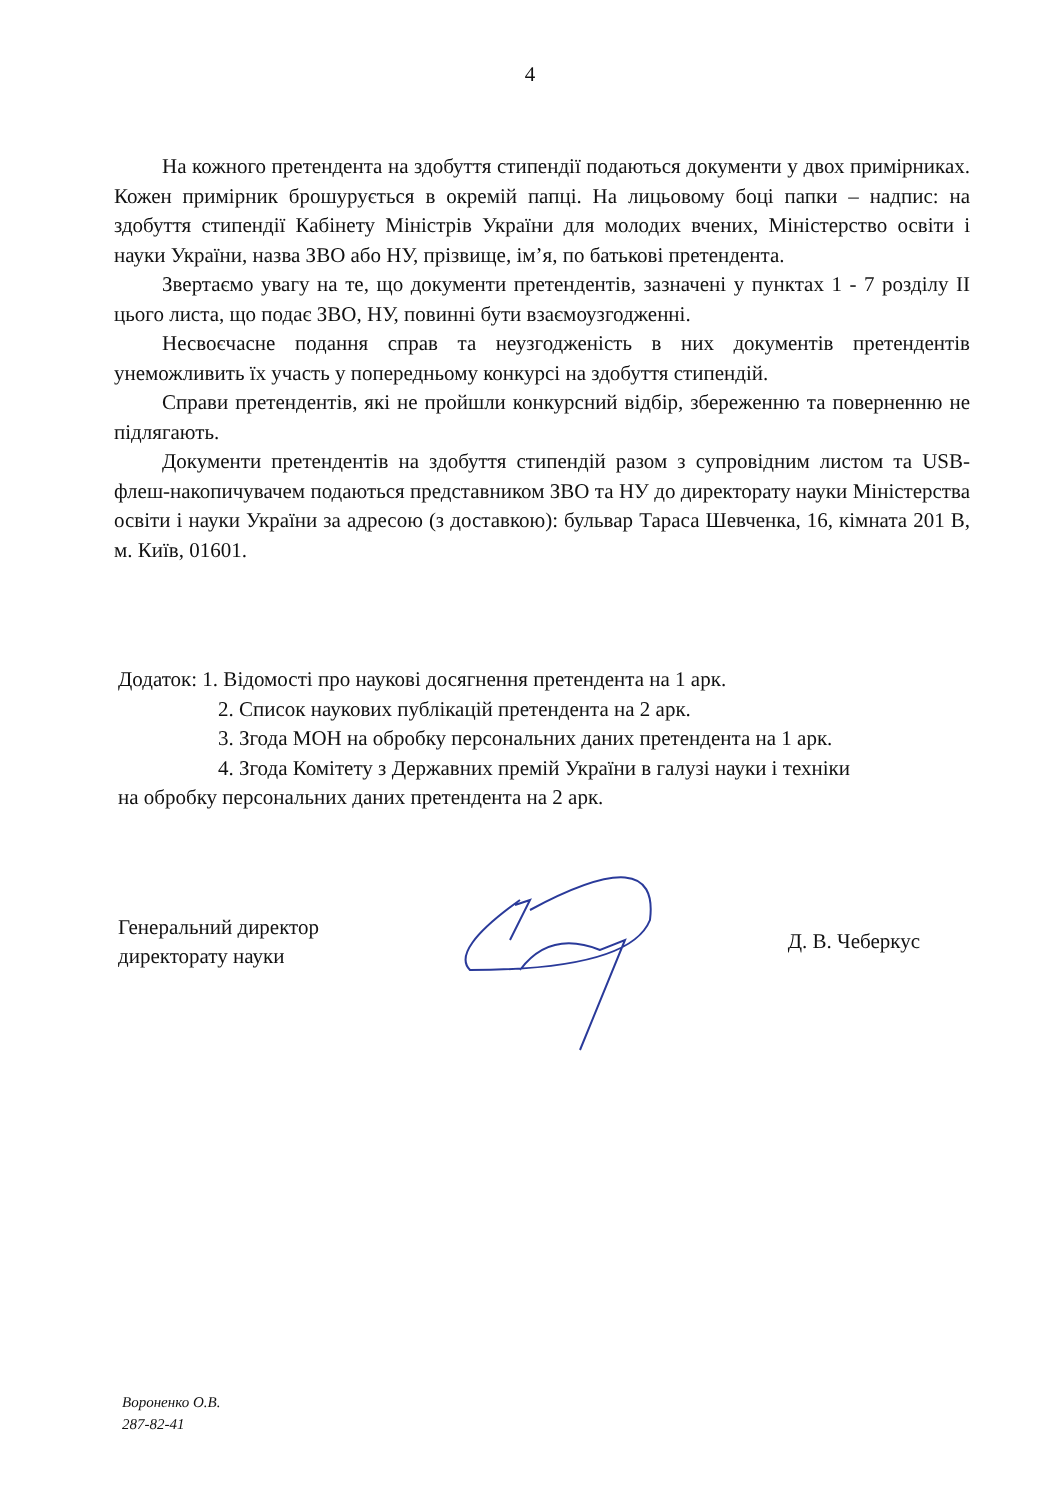4
На кожного претендента на здобуття стипендії подаються документи у двох примірниках. Кожен примірник брошурується в окремій папці. На лицьовому боці папки – надпис: на здобуття стипендії Кабінету Міністрів України для молодих вчених, Міністерство освіти і науки України, назва ЗВО або НУ, прізвище, ім’я, по батькові претендента.
Звертаємо увагу на те, що документи претендентів, зазначені у пунктах 1 - 7 розділу II цього листа, що подає ЗВО, НУ, повинні бути взаємоузгодженні.
Несвоєчасне подання справ та неузгодженість в них документів претендентів унеможливить їх участь у попередньому конкурсі на здобуття стипендій.
Справи претендентів, які не пройшли конкурсний відбір, збереженню та поверненню не підлягають.
Документи претендентів на здобуття стипендій разом з супровідним листом та USB-флеш-накопичувачем подаються представником ЗВО та НУ до директорату науки Міністерства освіти і науки України за адресою (з доставкою): бульвар Тараса Шевченка, 16, кімната 201 В, м. Київ, 01601.
Додаток: 1. Відомості про наукові досягнення претендента на 1 арк.
2. Список наукових публікацій претендента на 2 арк.
3. Згода МОН на обробку персональних даних претендента на 1 арк.
4. Згода Комітету з Державних премій України в галузі науки і техніки
на обробку персональних даних претендента на 2 арк.
Генеральний директор
директорату науки
Д. В. Чеберкус
Вороненко О.В.
287-82-41